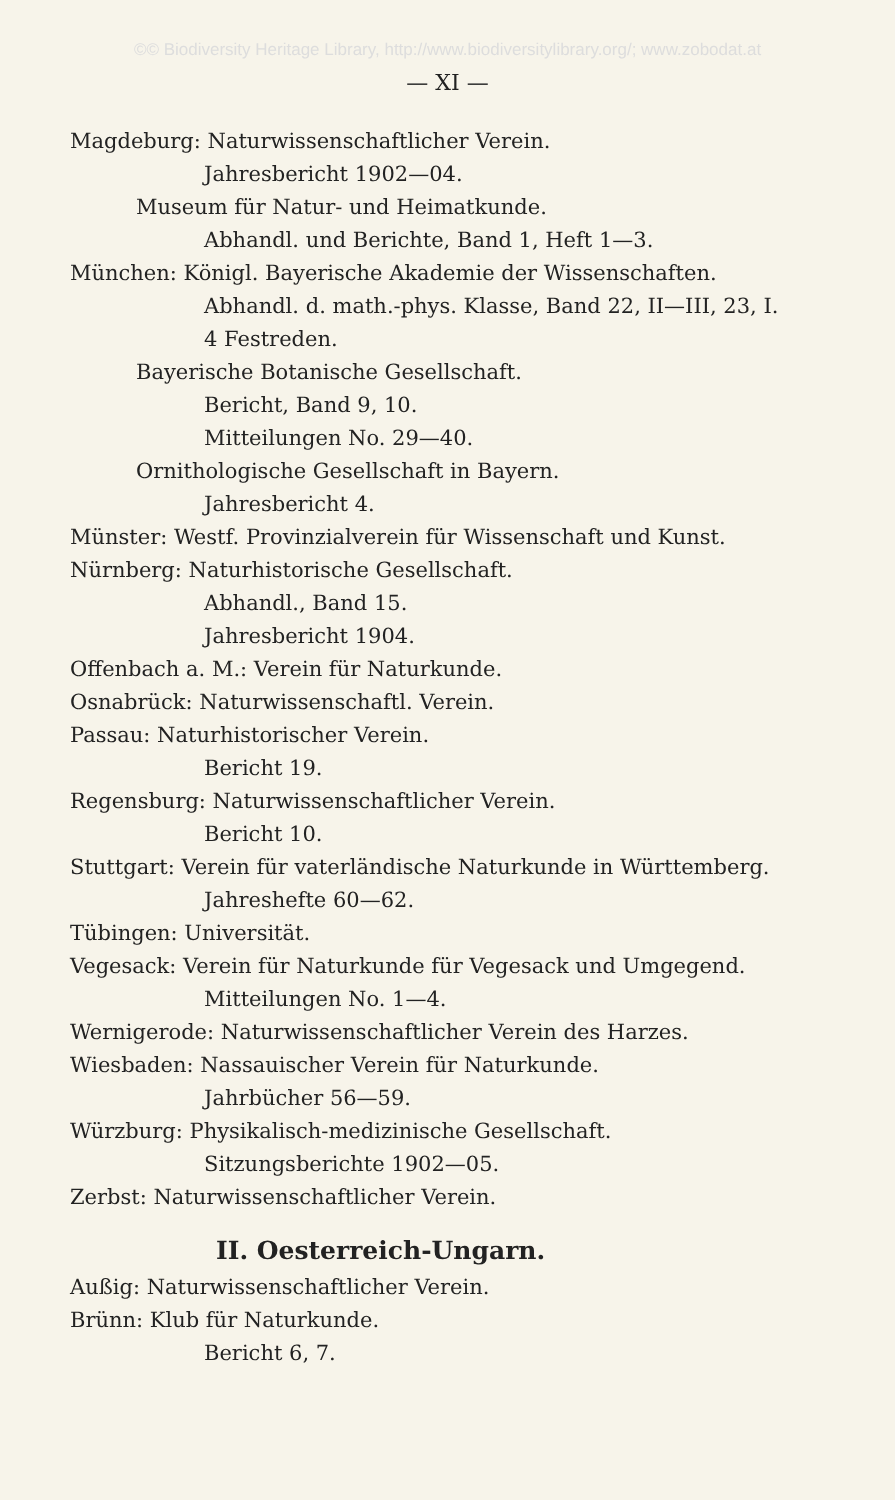©© Biodiversity Heritage Library, http://www.biodiversitylibrary.org/; www.zobodat.at
— XI —
Magdeburg: Naturwissenschaftlicher Verein.
Jahresbericht 1902—04.
Museum für Natur- und Heimatkunde.
Abhandl. und Berichte, Band 1, Heft 1—3.
München: Königl. Bayerische Akademie der Wissenschaften.
Abhandl. d. math.-phys. Klasse, Band 22, II—III, 23, I.
4 Festreden.
Bayerische Botanische Gesellschaft.
Bericht, Band 9, 10.
Mitteilungen No. 29—40.
Ornithologische Gesellschaft in Bayern.
Jahresbericht 4.
Münster: Westf. Provinzialverein für Wissenschaft und Kunst.
Nürnberg: Naturhistorische Gesellschaft.
Abhandl., Band 15.
Jahresbericht 1904.
Offenbach a. M.: Verein für Naturkunde.
Osnabrück: Naturwissenschaftl. Verein.
Passau: Naturhistorischer Verein.
Bericht 19.
Regensburg: Naturwissenschaftlicher Verein.
Bericht 10.
Stuttgart: Verein für vaterländische Naturkunde in Württemberg.
Jahreshefte 60—62.
Tübingen: Universität.
Vegesack: Verein für Naturkunde für Vegesack und Umgegend.
Mitteilungen No. 1—4.
Wernigerode: Naturwissenschaftlicher Verein des Harzes.
Wiesbaden: Nassauischer Verein für Naturkunde.
Jahrbücher 56—59.
Würzburg: Physikalisch-medizinische Gesellschaft.
Sitzungsberichte 1902—05.
Zerbst: Naturwissenschaftlicher Verein.
II. Oesterreich-Ungarn.
Außig: Naturwissenschaftlicher Verein.
Brünn: Klub für Naturkunde.
Bericht 6, 7.